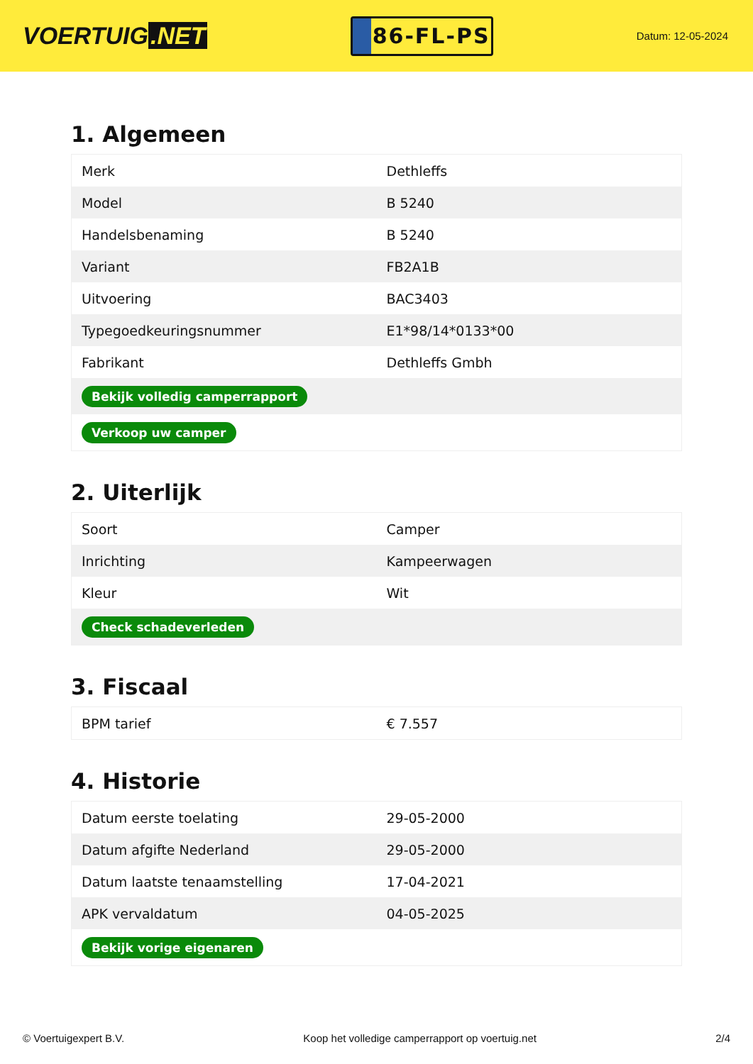VOERTUIG.NET
86-FL-PS
Datum: 12-05-2024
1. Algemeen
| Merk | Dethleffs |
| Model | B 5240 |
| Handelsbenaming | B 5240 |
| Variant | FB2A1B |
| Uitvoering | BAC3403 |
| Typegoedkeuringsnummer | E1*98/14*0133*00 |
| Fabrikant | Dethleffs Gmbh |
| Bekijk volledig camperrapport | |
| Verkoop uw camper | |
2. Uiterlijk
| Soort | Camper |
| Inrichting | Kampeerwagen |
| Kleur | Wit |
| Check schadeverleden | |
3. Fiscaal
| BPM tarief | € 7.557 |
4. Historie
| Datum eerste toelating | 29-05-2000 |
| Datum afgifte Nederland | 29-05-2000 |
| Datum laatste tenaamstelling | 17-04-2021 |
| APK vervaldatum | 04-05-2025 |
| Bekijk vorige eigenaren | |
© Voertuigexpert B.V. Koop het volledige camperrapport op voertuig.net 2/4